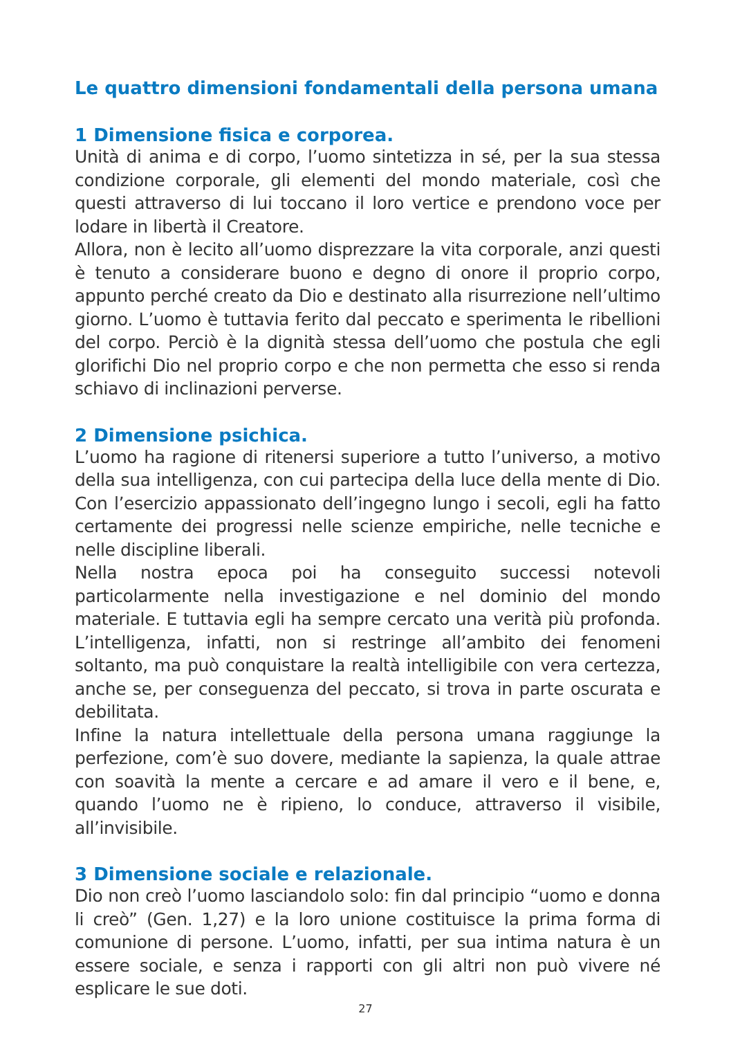Le quattro dimensioni fondamentali della persona umana
1 Dimensione fisica e corporea.
Unità di anima e di corpo, l’uomo sintetizza in sé, per la sua stessa condizione corporale, gli elementi del mondo materiale, così che questi attraverso di lui toccano il loro vertice e prendono voce per lodare in libertà il Creatore.
Allora, non è lecito all’uomo disprezzare la vita corporale, anzi questi è tenuto a considerare buono e degno di onore il proprio corpo, appunto perché creato da Dio e destinato alla risurrezione nell’ultimo giorno. L’uomo è tuttavia ferito dal peccato e sperimenta le ribellioni del corpo. Perciò è la dignità stessa dell’uomo che postula che egli glorifichi Dio nel proprio corpo e che non permetta che esso si renda schiavo di inclinazioni perverse.
2 Dimensione psichica.
L’uomo ha ragione di ritenersi superiore a tutto l’universo, a motivo della sua intelligenza, con cui partecipa della luce della mente di Dio. Con l’esercizio appassionato dell’ingegno lungo i secoli, egli ha fatto certamente dei progressi nelle scienze empiriche, nelle tecniche e nelle discipline liberali.
Nella nostra epoca poi ha conseguito successi notevoli particolarmente nella investigazione e nel dominio del mondo materiale. E tuttavia egli ha sempre cercato una verità più profonda. L’intelligenza, infatti, non si restringe all’ambito dei fenomeni soltanto, ma può conquistare la realtà intelligibile con vera certezza, anche se, per conseguenza del peccato, si trova in parte oscurata e debilitata.
Infine la natura intellettuale della persona umana raggiunge la perfezione, com’è suo dovere, mediante la sapienza, la quale attrae con soavità la mente a cercare e ad amare il vero e il bene, e, quando l’uomo ne è ripieno, lo conduce, attraverso il visibile, all’invisibile.
3 Dimensione sociale e relazionale.
Dio non creò l’uomo lasciandolo solo: fin dal principio “uomo e donna li creò” (Gen. 1,27) e la loro unione costituisce la prima forma di comunione di persone. L’uomo, infatti, per sua intima natura è un essere sociale, e senza i rapporti con gli altri non può vivere né esplicare le sue doti.
27